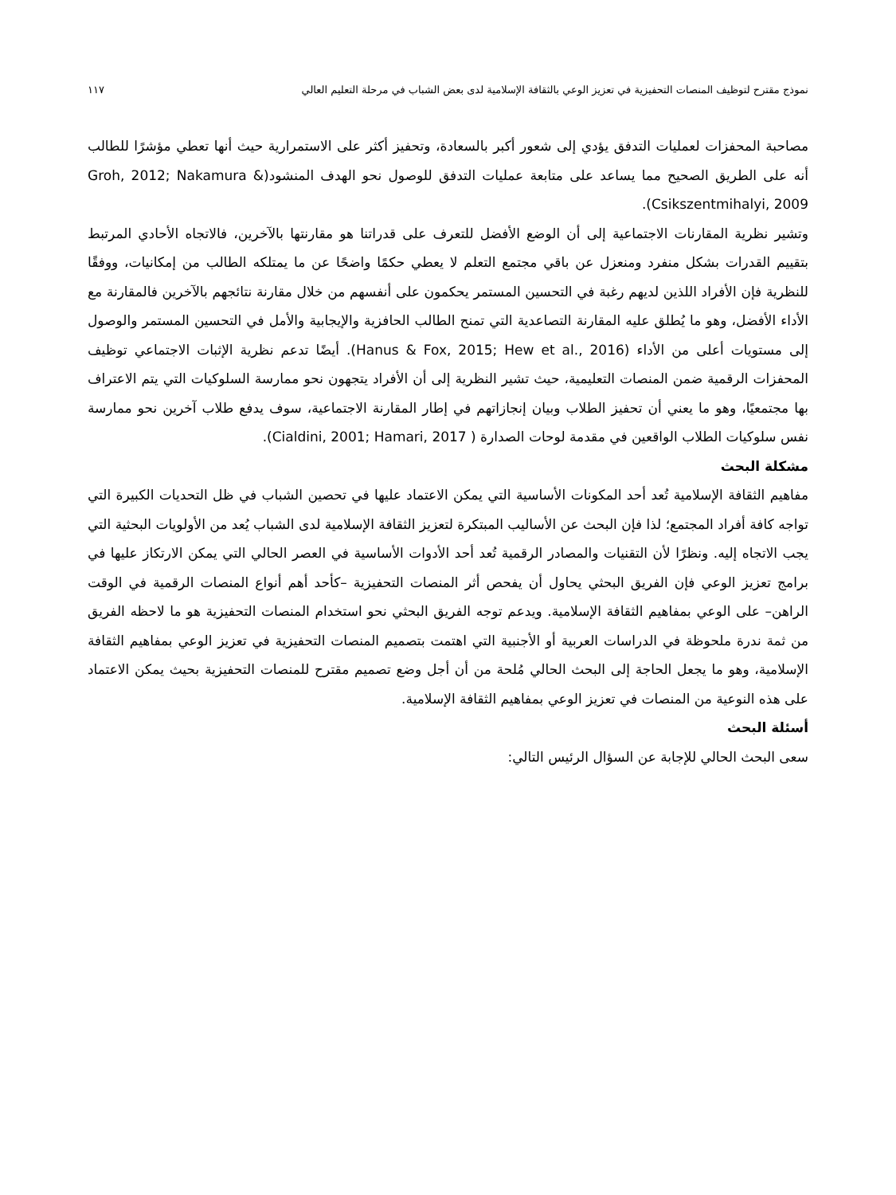نموذج مقترح لتوظيف المنصات التحفيزية في تعزيز الوعي بالثقافة الإسلامية لدى بعض الشباب في مرحلة التعليم العالي ١١٧
مصاحبة المحفزات لعمليات التدفق يؤدي إلى شعور أكبر بالسعادة، وتحفيز أكثر على الاستمرارية حيث أنها تعطي مؤشرًا للطالب أنه على الطريق الصحيح مما يساعد على متابعة عمليات التدفق للوصول نحو الهدف المنشود(Groh, 2012; Nakamura & Csikszentmihalyi, 2009).
وتشير نظرية المقارنات الاجتماعية إلى أن الوضع الأفضل للتعرف على قدراتنا هو مقارنتها بالآخرين، فالاتجاه الأحادي المرتبط بتقييم القدرات بشكل منفرد ومنعزل عن باقي مجتمع التعلم لا يعطي حكمًا واضحًا عن ما يمتلكه الطالب من إمكانيات، ووفقًا للنظرية فإن الأفراد اللذين لديهم رغبة في التحسين المستمر يحكمون على أنفسهم من خلال مقارنة نتائجهم بالآخرين فالمقارنة مع الأداء الأفضل، وهو ما يُطلق عليه المقارنة التصاعدية التي تمنح الطالب الحافزية والإيجابية والأمل في التحسين المستمر والوصول إلى مستويات أعلى من الأداء (Hanus & Fox, 2015; Hew et al., 2016). أيضًا تدعم نظرية الإثبات الاجتماعي توظيف المحفزات الرقمية ضمن المنصات التعليمية، حيث تشير النظرية إلى أن الأفراد يتجهون نحو ممارسة السلوكيات التي يتم الاعتراف بها مجتمعيًا، وهو ما يعني أن تحفيز الطلاب وبيان إنجازاتهم في إطار المقارنة الاجتماعية، سوف يدفع طلاب آخرين نحو ممارسة نفس سلوكيات الطلاب الواقعين في مقدمة لوحات الصدارة ( Cialdini, 2001; Hamari, 2017).
مشكلة البحث
مفاهيم الثقافة الإسلامية تُعد أحد المكونات الأساسية التي يمكن الاعتماد عليها في تحصين الشباب في ظل التحديات الكبيرة التي تواجه كافة أفراد المجتمع؛ لذا فإن البحث عن الأساليب المبتكرة لتعزيز الثقافة الإسلامية لدى الشباب يُعد من الأولويات البحثية التي يجب الاتجاه إليه. ونظرًا لأن التقنيات والمصادر الرقمية تُعد أحد الأدوات الأساسية في العصر الحالي التي يمكن الارتكاز عليها في برامج تعزيز الوعي فإن الفريق البحثي يحاول أن يفحص أثر المنصات التحفيزية –كأحد أهم أنواع المنصات الرقمية في الوقت الراهن– على الوعي بمفاهيم الثقافة الإسلامية. ويدعم توجه الفريق البحثي نحو استخدام المنصات التحفيزية هو ما لاحظه الفريق من ثمة ندرة ملحوظة في الدراسات العربية أو الأجنبية التي اهتمت بتصميم المنصات التحفيزية في تعزيز الوعي بمفاهيم الثقافة الإسلامية، وهو ما يجعل الحاجة إلى البحث الحالي مُلحة من أن أجل وضع تصميم مقترح للمنصات التحفيزية بحيث يمكن الاعتماد على هذه النوعية من المنصات في تعزيز الوعي بمفاهيم الثقافة الإسلامية.
أسئلة البحث
سعى البحث الحالي للإجابة عن السؤال الرئيس التالي: